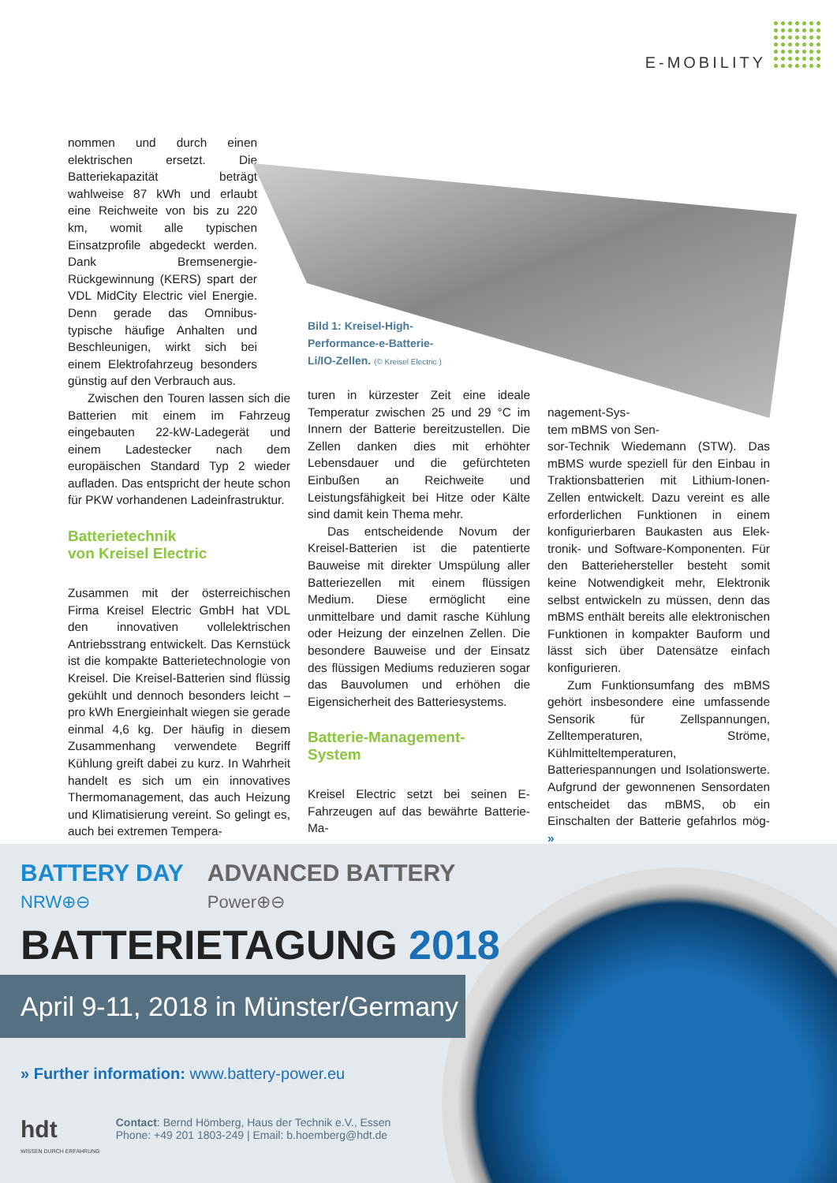E-MOBILITY
nommen und durch einen elektrischen ersetzt. Die Batteriekapazität beträgt wahlweise 87 kWh und erlaubt eine Reichweite von bis zu 220 km, womit alle typischen Einsatzprofile abgedeckt werden. Dank Bremsenergie-Rückgewinnung (KERS) spart der VDL MidCity Electric viel Energie. Denn gerade das Omnibus-typische häufige Anhalten und Beschleunigen, wirkt sich bei einem Elektrofahrzeug besonders günstig auf den Verbrauch aus.
Zwischen den Touren lassen sich die Batterien mit einem im Fahrzeug eingebauten 22-kW-Ladegerät und einem Ladestecker nach dem europäischen Standard Typ 2 wieder aufladen. Das entspricht der heute schon für PKW vorhandenen Ladeinfrastruktur.
Batterietechnik
von Kreisel Electric
Zusammen mit der österreichischen Firma Kreisel Electric GmbH hat VDL den innovativen vollelektrischen Antriebsstrang entwickelt. Das Kernstück ist die kompakte Batterietechnologie von Kreisel. Die Kreisel-Batterien sind flüssig gekühlt und dennoch besonders leicht – pro kWh Energieinhalt wiegen sie gerade einmal 4,6 kg. Der häufig in diesem Zusammenhang verwendete Begriff Kühlung greift dabei zu kurz. In Wahrheit handelt es sich um ein innovatives Thermomanagement, das auch Heizung und Klimatisierung vereint. So gelingt es, auch bei extremen Tempera-
Bild 1: Kreisel-High-
Performance-e-Batterie-
Li/IO-Zellen. (© Kreisel Electric )
turen in kürzester Zeit eine ideale Temperatur zwischen 25 und 29 °C im Innern der Batterie bereitzustellen. Die Zellen danken dies mit erhöhter Lebensdauer und die gefürchteten Einbußen an Reichweite und Leistungsfähigkeit bei Hitze oder Kälte sind damit kein Thema mehr.
Das entscheidende Novum der Kreisel-Batterien ist die patentierte Bauweise mit direkter Umspülung aller Batteriezellen mit einem flüssigen Medium. Diese ermöglicht eine unmittelbare und damit rasche Kühlung oder Heizung der einzelnen Zellen. Die besondere Bauweise und der Einsatz des flüssigen Mediums reduzieren sogar das Bauvolumen und erhöhen die Eigensicherheit des Batteriesystems.
Batterie-Management-
System
Kreisel Electric setzt bei seinen E-Fahrzeugen auf das bewährte Batterie-Ma-
nagement-Sys-
tem mBMS von Sen-
sor-Technik Wiedemann (STW). Das mBMS wurde speziell für den Einbau in Traktionsbatterien mit Lithium-Ionen-Zellen entwickelt. Dazu vereint es alle erforderlichen Funktionen in einem konfigurierbaren Baukasten aus Elek-tronik- und Software-Komponenten. Für den Batteriehersteller besteht somit keine Notwendigkeit mehr, Elektronik selbst entwickeln zu müssen, denn das mBMS enthält bereits alle elektronischen Funktionen in kompakter Bauform und lässt sich über Datensätze einfach konfigurieren.
Zum Funktionsumfang des mBMS gehört insbesondere eine umfassende Sensorik für Zellspannungen, Zelltemperaturen, Ströme, Kühlmitteltemperaturen, Batteriespannungen und Isolationswerte. Aufgrund der gewonnenen Sensordaten entscheidet das mBMS, ob ein Einschalten der Batterie gefahrlos mög- »
BATTERY DAY
NRW⊕⊖
ADVANCED BATTERY
Power⊕⊖
BATTERIETAGUNG 2018
April 9-11, 2018 in Münster/Germany
» Further information: www.battery-power.eu
hdt
WISSEN DURCH ERFAHRUNG
Contact: Bernd Hömberg, Haus der Technik e.V., Essen
Phone: +49 201 1803-249 | Email: b.hoemberg@hdt.de